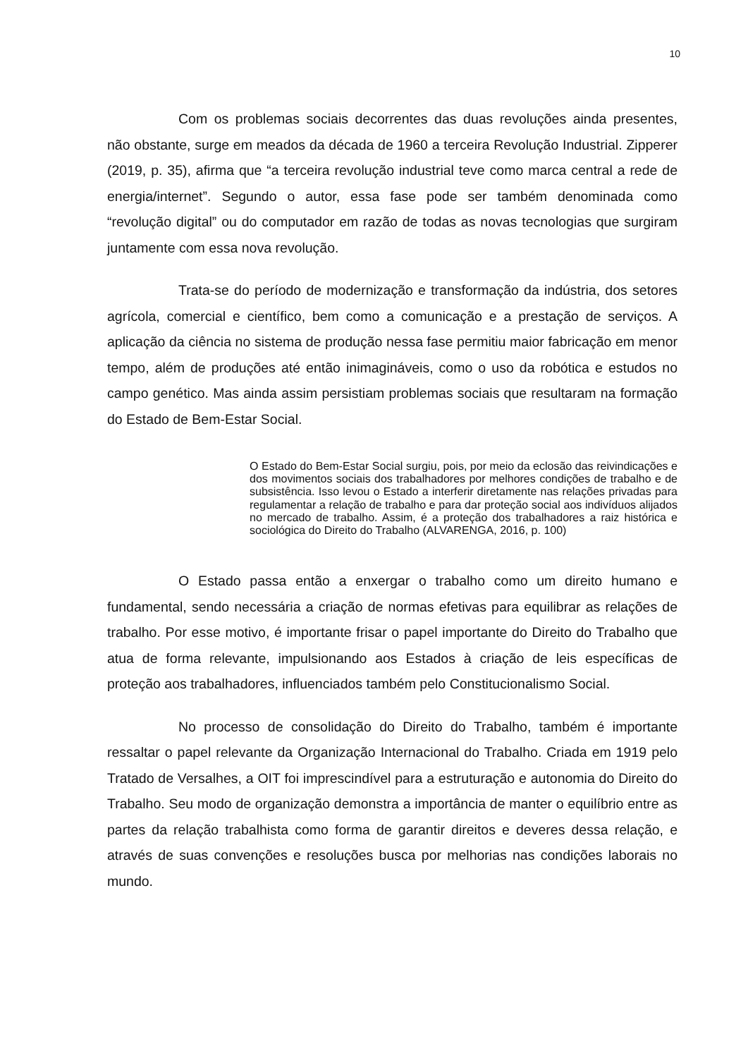10
Com os problemas sociais decorrentes das duas revoluções ainda presentes, não obstante, surge em meados da década de 1960 a terceira Revolução Industrial. Zipperer (2019, p. 35), afirma que “a terceira revolução industrial teve como marca central a rede de energia/internet”. Segundo o autor, essa fase pode ser também denominada como “revolução digital” ou do computador em razão de todas as novas tecnologias que surgiram juntamente com essa nova revolução.
Trata-se do período de modernização e transformação da indústria, dos setores agrícola, comercial e científico, bem como a comunicação e a prestação de serviços. A aplicação da ciência no sistema de produção nessa fase permitiu maior fabricação em menor tempo, além de produções até então inimagináveis, como o uso da robótica e estudos no campo genético. Mas ainda assim persistiam problemas sociais que resultaram na formação do Estado de Bem-Estar Social.
O Estado do Bem-Estar Social surgiu, pois, por meio da eclosão das reivindicações e dos movimentos sociais dos trabalhadores por melhores condições de trabalho e de subsistência. Isso levou o Estado a interferir diretamente nas relações privadas para regulamentar a relação de trabalho e para dar proteção social aos indivíduos alijados no mercado de trabalho. Assim, é a proteção dos trabalhadores a raiz histórica e sociológica do Direito do Trabalho (ALVARENGA, 2016, p. 100)
O Estado passa então a enxergar o trabalho como um direito humano e fundamental, sendo necessária a criação de normas efetivas para equilibrar as relações de trabalho. Por esse motivo, é importante frisar o papel importante do Direito do Trabalho que atua de forma relevante, impulsionando aos Estados à criação de leis específicas de proteção aos trabalhadores, influenciados também pelo Constitucionalismo Social.
No processo de consolidação do Direito do Trabalho, também é importante ressaltar o papel relevante da Organização Internacional do Trabalho. Criada em 1919 pelo Tratado de Versalhes, a OIT foi imprescindível para a estruturação e autonomia do Direito do Trabalho. Seu modo de organização demonstra a importância de manter o equilíbrio entre as partes da relação trabalhista como forma de garantir direitos e deveres dessa relação, e através de suas convenções e resoluções busca por melhorias nas condições laborais no mundo.